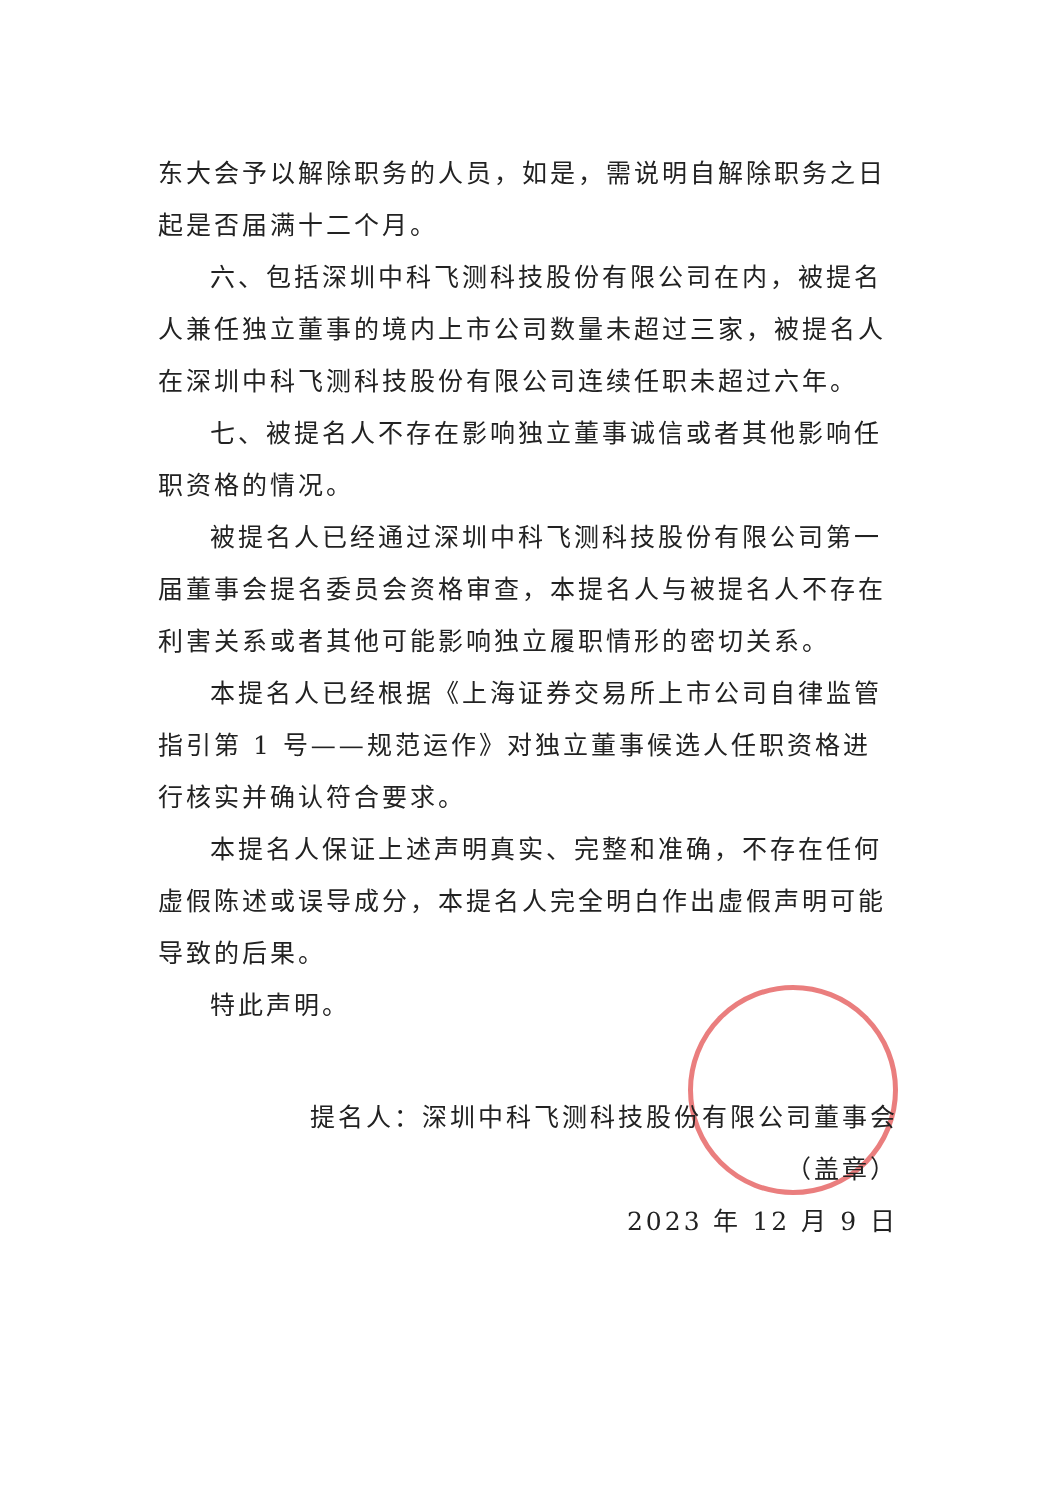东大会予以解除职务的人员，如是，需说明自解除职务之日起是否届满十二个月。
六、包括深圳中科飞测科技股份有限公司在内，被提名人兼任独立董事的境内上市公司数量未超过三家，被提名人在深圳中科飞测科技股份有限公司连续任职未超过六年。
七、被提名人不存在影响独立董事诚信或者其他影响任职资格的情况。
被提名人已经通过深圳中科飞测科技股份有限公司第一届董事会提名委员会资格审查，本提名人与被提名人不存在利害关系或者其他可能影响独立履职情形的密切关系。
本提名人已经根据《上海证券交易所上市公司自律监管指引第 1 号——规范运作》对独立董事候选人任职资格进行核实并确认符合要求。
本提名人保证上述声明真实、完整和准确，不存在任何虚假陈述或误导成分，本提名人完全明白作出虚假声明可能导致的后果。
特此声明。
提名人：深圳中科飞测科技股份有限公司董事会
（盖章）
2023 年 12 月 9 日